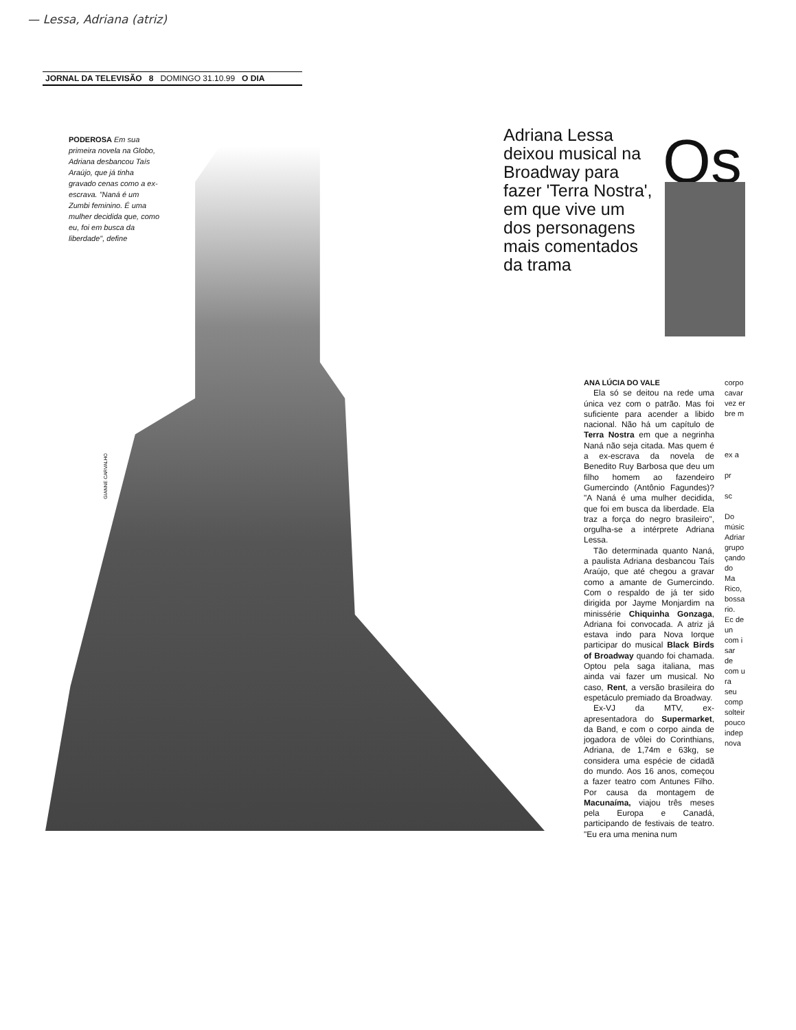— Lessa, Adriana (atriz)
JORNAL DA TELEVISÃO 8 DOMINGO 31.10.99 O DIA
PODEROSA Em sua primeira novela na Globo, Adriana desbancou Taís Araújo, que já tinha gravado cenas como a ex-escrava. "Naná é um Zumbi feminino. É uma mulher decidida que, como eu, foi em busca da liberdade", define
GIANNE CARVALHO
Adriana Lessa deixou musical na Broadway para fazer 'Terra Nostra', em que vive um dos personagens mais comentados da trama
Os
ANA LÚCIA DO VALE
Ela só se deitou na rede uma única vez com o patrão. Mas foi suficiente para acender a libido nacional. Não há um capítulo de Terra Nostra em que a negrinha Naná não seja citada. Mas quem é a ex-escrava da novela de Benedito Ruy Barbosa que deu um filho homem ao fazendeiro Gumercindo (Antônio Fagundes)? "A Naná é uma mulher decidida, que foi em busca da liberdade. Ela traz a força do negro brasileiro", orgulha-se a intérprete Adriana Lessa.
Tão determinada quanto Naná, a paulista Adriana desbancou Taís Araújo, que até chegou a gravar como a amante de Gumercindo. Com o respaldo de já ter sido dirigida por Jayme Monjardim na minissérie Chiquinha Gonzaga, Adriana foi convocada. A atriz já estava indo para Nova Iorque participar do musical Black Birds of Broadway quando foi chamada. Optou pela saga italiana, mas ainda vai fazer um musical. No caso, Rent, a versão brasileira do espetáculo premiado da Broadway.
Ex-VJ da MTV, ex-apresentadora do Supermarket, da Band, e com o corpo ainda de jogadora de vôlei do Corinthians, Adriana, de 1,74m e 63kg, se considera uma espécie de cidadã do mundo. Aos 16 anos, começou a fazer teatro com Antunes Filho. Por causa da montagem de Macunaíma, viajou três meses pela Europa e Canadá, participando de festivais de teatro. "Eu era uma menina num
corpo cavar vez er bre m
ex a
pr
sc
Do músic Adriar grupo çando do Ma Rico, bossa rio. Ec de un com i sar de com u ra seu comp solteir pouco indep nova